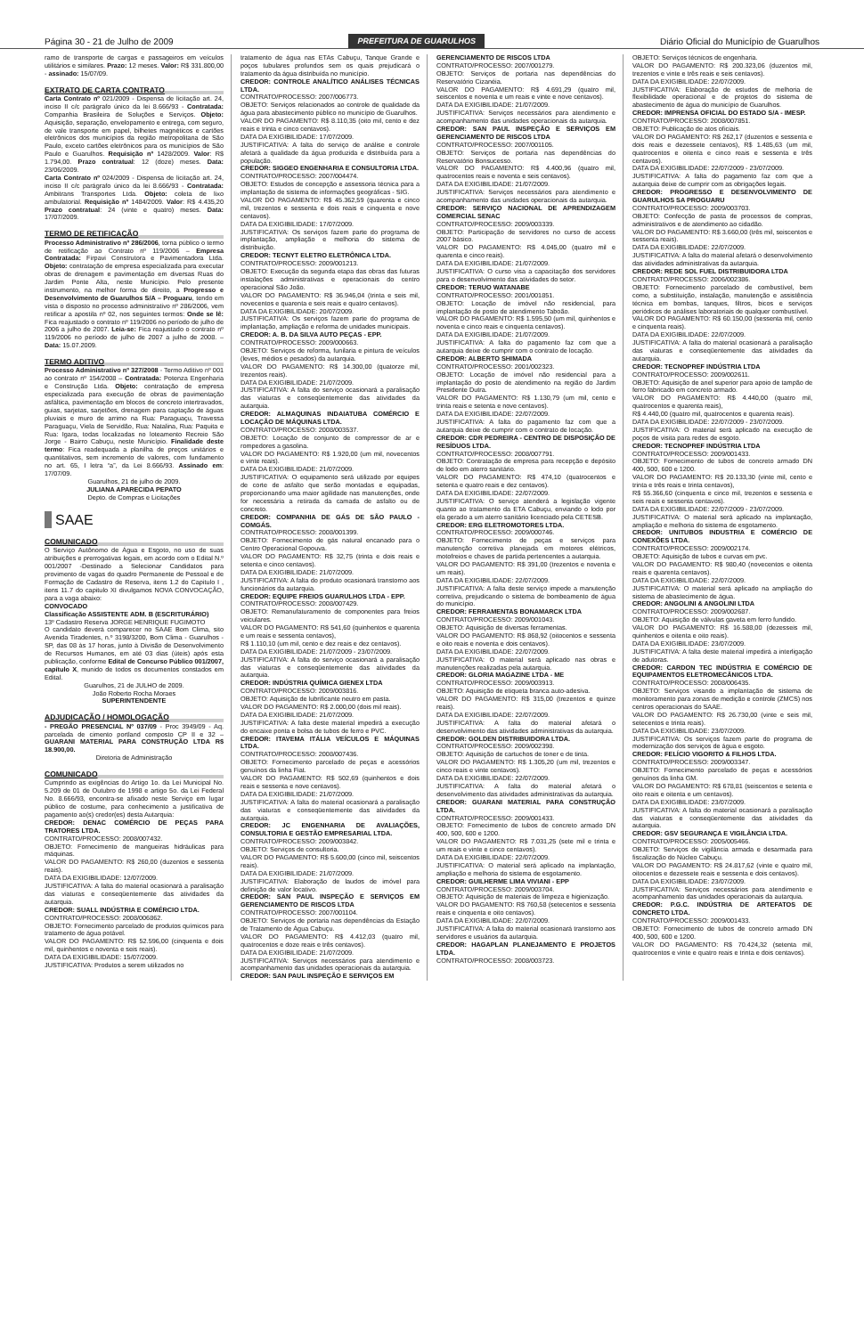Página 30 - 21 de Julho de 2009 PREFEITURA DE GUARULHOS Diário Oficial do Município de Guarulhos
ramo de transporte de cargas e passageiros em veículos utilitários e similares. Prazo: 12 meses. Valor: R$ 331.800,00 - assinado: 15/07/09.
EXTRATO DE CARTA CONTRATO
Carta Contrato nº 021/2009 - Dispensa de licitação art. 24, inciso II c/c parágrafo único da lei 8.666/93 - Contratada: Companhia Brasileira de Soluções e Serviços. Objeto: Aquisição, separação, envelopamento e entrega, com seguro, de vale transporte em papel, bilhetes magnéticos e cartões eletrônicos dos municípios da região metropolitana de São Paulo, exceto cartões eletrônicos para os municípios de São Paulo e Guarulhos. Requisição nº 1428/2009. Valor: R$ 1.794,00. Prazo contratual: 12 (doze) meses. Data: 23/06/2009.
Carta Contrato nº 024/2009 - Dispensa de licitação art. 24, inciso II c/c parágrafo único da lei 8.666/93 - Contratada: Ambitrans Transportes Ltda. Objeto: coleta de lixo ambulatorial. Requisição nº 1484/2009. Valor: R$ 4.435,20 Prazo contratual: 24 (vinte e quatro) meses. Data: 17/07/2009.
TERMO DE RETIFICAÇÃO
Processo Administrativo nº 286/2006, torna público o termo de retificação ao Contrato nº 119/2006 – Empresa Contratada: Firpavi Construtora e Pavimentadora Ltda. Objeto: contratação de empresa especializada para executar obras de drenagem e pavimentação em diversas Ruas do Jardim Ponte Alta, neste Município. Pelo presente instrumento, na melhor forma de direito, a Progresso e Desenvolvimento de Guarulhos S/A – Proguaru, tendo em vista o disposto no processo administrativo nº 286/2006, vem retificar a apostila nº 02, nos seguintes termos: Onde se lê: Fica reajustado o contrato nº 119/2006 no período de julho de 2006 a julho de 2007. Leia-se: Fica reajustado o contrato nº 119/2006 no período de julho de 2007 a julho de 2008. – Data: 15.07.2009.
TERMO ADITIVO
Processo Administrativo nº 327/2008 - Termo Aditivo nº 001 ao contrato nº 154/2008 – Contratada: Potenza Engenharia e Construção Ltda. Objeto: contratação de empresa especializada para execução de obras de pavimentação asfáltica, pavimentação em blocos de concreto intertravados, guias, sarjetas, sarjetões, drenagem para captação de águas pluviais e muro de arrimo na Rua: Paraguaçu, Travessa Paraguaçu, Viela de Servidão, Rua: Natalina, Rua: Paquita e Rua: Igara, todas localizadas no loteamento Recreio São Jorge - Bairro Cabuçu, neste Município. Finalidade deste termo: Fica readequada a planilha de preços unitários e quantitativos, sem incremento de valores, com fundamento no art. 65, I letra “a”, da Lei 8.666/93. Assinado em: 17/07/09.
Guarulhos, 21 de julho de 2009.
JULIANA APARECIDA PEPATO
Depto. de Compras e Licitações
SAAE
COMUNICADO
O Serviço Autônomo de Água e Esgoto, no uso de suas atribuições e prerrogativas legais, em acordo com o Edital N.º 001/2007 -Destinado a Selecionar Candidatos para provimento de vagas do quadro Permanente de Pessoal e de Formação de Cadastro de Reserva, itens 1.2 do Capitulo I , itens 11.7 do capitulo XI divulgamos NOVA CONVOCAÇÃO, para a vaga abaixo:
CONVOCADO
Classificação ASSISTENTE ADM. B (ESCRITURÁRIO)
13º Cadastro Reserva JORGE HENRIQUE FUGIMOTO
O candidato deverá comparecer no SAAE Bom Clima, sito Avenida Tiradentes, n.º 3198/3200, Bom Clima - Guarulhos - SP, das 08 às 17 horas, junto à Divisão de Desenvolvimento de Recursos Humanos, em até 03 dias (úteis) após esta publicação, conforme Edital de Concurso Público 001/2007, capítulo X, munido de todos os documentos constados em Edital.
Guarulhos, 21 de JULHO de 2009.
João Roberto Rocha Moraes
SUPERINTENDENTE
ADJUDICAÇÃO / HOMOLOGAÇÃO
- PREGÃO PRESENCIAL Nº 037/09 - Proc 3949/09 - Aq. parcelada de cimento portland composto CP II e 32 – GUARANI MATERIAL PARA CONSTRUÇÃO LTDA R$ 18.900,00.
Diretoria de Administração
COMUNICADO
Cumprindo as exigências do Artigo 1o. da Lei Municipal No. 5.209 de 01 de Outubro de 1998 e artigo 5o. da Lei Federal No. 8.666/93, encontra-se afixado neste Serviço em lugar público de costume, para conhecimento a justificativa de pagamento ao(s) credor(es) desta Autarquia:
CREDOR: DENAC COMÉRCIO DE PEÇAS PARA TRATORES LTDA.
CONTRATO/PROCESSO: 2008/007432.
OBJETO: Fornecimento de mangueiras hidráulicas para máquinas.
VALOR DO PAGAMENTO: R$ 260,00 (duzentos e sessenta reais).
DATA DA EXIGIBILIDADE: 12/07/2009.
JUSTIFICATIVA: A falta do material ocasionará a paralisação das viaturas e conseqüentemente das atividades da autarquia.
CREDOR: SUALL INDÚSTRIA E COMÉRCIO LTDA.
CONTRATO/PROCESSO: 2008/006862.
OBJETO: Fornecimento parcelado de produtos químicos para tratamento de água potável.
VALOR DO PAGAMENTO: R$ 52.596,00 (cinquenta e dois mil, quinhentos e noventa e seis reais).
DATA DA EXIGIBILIDADE: 15/07/2009.
JUSTIFICATIVA: Produtos a serem utilizados no
tratamento de água nas ETAs Cabuçu, Tanque Grande e poços tubulares profundos sem os quais prejudicará o tratamento da água distribuída no município.
CREDOR: CONTROLE ANALÍTICO ANÁLISES TÉCNICAS LTDA.
CONTRATO/PROCESSO: 2007/006773.
OBJETO: Serviços relacionados ao controle de qualidade da água para abastecimento público no município de Guarulhos.
VALOR DO PAGAMENTO: R$ 8.110,35 (oito mil, cento e dez reais e trinta e cinco centavos).
DATA DA EXIGIBILIDADE: 17/07/2009.
JUSTIFICATIVA: A falta do serviço de análise e controle afetará a qualidade da água produzida e distribuída para a população.
CREDOR: SIGGEO ENGENHARIA E CONSULTORIA LTDA.
CONTRATO/PROCESSO: 2007/004474.
OBJETO: Estudos de concepção e assessoria técnica para a implantação de sistema de informações geográficas - SIG.
VALOR DO PAGAMENTO: R$ 45.362,59 (quarenta e cinco mil, trezentos e sessenta e dois reais e cinquenta e nove centavos).
DATA DA EXIGIBILIDADE: 17/07/2009.
JUSTIFICATIVA: Os serviços fazem parte do programa de implantação, ampliação e melhoria do sistema de distribuição.
CREDOR: TECNYT ELETRO ELETRÔNICA LTDA.
CONTRATO/PROCESSO: 2009/001213.
OBJETO: Execução da segunda etapa das obras das futuras instalações administrativas e operacionais do centro operacional São João.
VALOR DO PAGAMENTO: R$ 36.946,04 (trinta e seis mil, novecentos e quarenta e seis reais e quatro centavos).
DATA DA EXIGIBILIDADE: 20/07/2009.
JUSTIFICATIVA: Os serviços fazem parte do programa de implantação, ampliação e reforma de unidades municipais.
CREDOR: A. B. DA SILVA AUTO PEÇAS - EPP.
CONTRATO/PROCESSO: 2009/000663.
OBJETO: Serviços de reforma, funilaria e pintura de veículos (leves, médios e pesados) da autarquia.
VALOR DO PAGAMENTO: R$ 14.300,00 (quatorze mil, trezentos reais).
DATA DA EXIGIBILIDADE: 21/07/2009.
JUSTIFICATIVA: A falta do serviço ocasionará a paralisação das viaturas e conseqüentemente das atividades da autarquia.
CREDOR: ALMAQUINAS INDAIATUBA COMÉRCIO E LOCAÇÃO DE MÁQUINAS LTDA.
CONTRATO/PROCESSO: 2008/003537.
OBJETO: Locação de conjunto de compressor de ar e rompedores a gasolina.
VALOR DO PAGAMENTO: R$ 1.920,00 (um mil, novecentos e vinte reais).
DATA DA EXIGIBILIDADE: 21/07/2009.
JUSTIFICATIVA: O equipamento será utilizado por equipes de corte de asfalto que serão montadas e equipadas, proporcionando uma maior agilidade nas manutenções, onde for necessária a retirada da camada de asfalto ou de concreto.
CREDOR: COMPANHIA DE GÁS DE SÃO PAULO - COMGÁS.
CONTRATO/PROCESSO: 2008/001399.
OBJETO: Fornecimento de gás natural encanado para o Centro Operacional Gopouva.
VALOR DO PAGAMENTO: R$ 32,75 (trinta e dois reais e setenta e cinco centavos).
DATA DA EXIGIBILIDADE: 21/07/2009.
JUSTIFICATIVA: A falta do produto ocasionará transtorno aos funcionários da autarquia.
CREDOR: EQUIPE FREIOS GUARULHOS LTDA - EPP.
CONTRATO/PROCESSO: 2008/007429.
OBJETO: Remanufaturamento de componentes para freios veiculares.
VALOR DO PAGAMENTO: R$ 541,60 (quinhentos e quarenta e um reais e sessenta centavos),
R$ 1.110,10 (um mil, cento e dez reais e dez centavos).
DATA DA EXIGIBILIDADE: 21/07/2009 - 23/07/2009.
JUSTIFICATIVA: A falta do serviço ocasionará a paralisação das viaturas e conseqüentemente das atividades da autarquia.
CREDOR: INDÚSTRIA QUÍMICA GIENEX LTDA
CONTRATO/PROCESSO: 2009/003816.
OBJETO: Aquisição de lubrificante neutro em pasta.
VALOR DO PAGAMENTO: R$ 2.000,00 (dois mil reais).
DATA DA EXIGIBILIDADE: 21/07/2009.
JUSTIFICATIVA: A falta deste material impedirá a execução do encaixe ponta e bolsa de tubos de ferro e PVC.
CREDOR: ITAVEMA ITÁLIA VEÍCULOS E MÁQUINAS LTDA.
CONTRATO/PROCESSO: 2008/007436.
OBJETO: Fornecimento parcelado de peças e acessórios genuínos da linha Fiat.
VALOR DO PAGAMENTO: R$ 502,69 (quinhentos e dois reais e sessenta e nove centavos).
DATA DA EXIGIBILIDADE: 21/07/2009.
JUSTIFICATIVA: A falta do material ocasionará a paralisação das viaturas e conseqüentemente das atividades da autarquia.
CREDOR: JC ENGENHARIA DE AVALIAÇÕES, CONSULTORIA E GESTÃO EMPRESARIAL LTDA.
CONTRATO/PROCESSO: 2009/003842.
OBJETO: Serviços de consultoria.
VALOR DO PAGAMENTO: R$ 5.600,00 (cinco mil, seiscentos reais).
DATA DA EXIGIBILIDADE: 21/07/2009.
JUSTIFICATIVA: Elaboração de laudos de imóvel para definição de valor locativo.
CREDOR: SAN PAUL INSPEÇÃO E SERVIÇOS EM GERENCIAMENTO DE RISCOS LTDA
CONTRATO/PROCESSO: 2007/001104.
OBJETO: Serviços de portaria nas dependências da Estação de Tratamento de Água Cabuçu.
VALOR DO PAGAMENTO: R$ 4.412,03 (quatro mil, quatrocentos e doze reais e três centavos).
DATA DA EXIGIBILIDADE: 21/07/2009.
JUSTIFICATIVA: Serviços necessários para atendimento e acompanhamento das unidades operacionais da autarquia.
CREDOR: SAN PAUL INSPEÇÃO E SERVIÇOS EM
GERENCIAMENTO DE RISCOS LTDA
CONTRATO/PROCESSO: 2007/001279.
OBJETO: Serviços de portaria nas dependências do Reservatório Cizanéia.
VALOR DO PAGAMENTO: R$ 4.691,29 (quatro mil, seiscentos e noventa e um reais e vinte e nove centavos).
DATA DA EXIGIBILIDADE: 21/07/2009.
JUSTIFICATIVA: Serviços necessários para atendimento e acompanhamento das unidades operacionais da autarquia.
CREDOR: SAN PAUL INSPEÇÃO E SERVIÇOS EM GERENCIAMENTO DE RISCOS LTDA
CONTRATO/PROCESSO: 2007/001105.
OBJETO: Serviços de portaria nas dependências do Reservatório Bonsucesso.
VALOR DO PAGAMENTO: R$ 4.400,96 (quatro mil, quatrocentos reais e noventa e seis centavos).
DATA DA EXIGIBILIDADE: 21/07/2009.
JUSTIFICATIVA: Serviços necessários para atendimento e acompanhamento das unidades operacionais da autarquia.
CREDOR: SERVIÇO NACIONAL DE APRENDIZAGEM COMERCIAL SENAC
CONTRATO/PROCESSO: 2009/003339.
OBJETO: Participação de servidores no curso de access 2007 básico.
VALOR DO PAGAMENTO: R$ 4.045,00 (quatro mil e quarenta e cinco reais).
DATA DA EXIGIBILIDADE: 21/07/2009.
JUSTIFICATIVA: O curso visa a capacitação dos servidores para o desenvolvimento das atividades do setor.
CREDOR: TERUO WATANABE
CONTRATO/PROCESSO: 2001/001851.
OBJETO: Locação de imóvel não residencial, para implantação de posto de atendimento Taboão.
VALOR DO PAGAMENTO: R$ 1.595,50 (um mil, quinhentos e noventa e cinco reais e cinquenta centavos).
DATA DA EXIGIBILIDADE: 21/07/2009.
JUSTIFICATIVA: A falta do pagamento faz com que a autarquia deixe de cumprir com o contrato de locação.
CREDOR: ALBERTO SHIMADA
CONTRATO/PROCESSO: 2001/002323.
OBJETO: Locação de imóvel não residencial para a implantação do posto de atendimento na região do Jardim Presidente Dutra.
VALOR DO PAGAMENTO: R$ 1.130,79 (um mil, cento e trinta reais e setenta e nove centavos).
DATA DA EXIGIBILIDADE: 22/07/2009.
JUSTIFICATIVA: A falta do pagamento faz com que a autarquia deixe de cumprir com o contrato de locação.
CREDOR: CDR PEDREIRA - CENTRO DE DISPOSIÇÃO DE RESÍDUOS LTDA.
CONTRATO/PROCESSO: 2008/007791.
OBJETO: Contratação de empresa para recepção e depósito de lodo em aterro sanitário.
VALOR DO PAGAMENTO: R$ 474,10 (quatrocentos e setenta e quatro reais e dez centavos).
DATA DA EXIGIBILIDADE: 22/07/2009.
JUSTIFICATIVA: O serviço atenderá a legislação vigente quanto ao tratamento da ETA Cabuçu, enviando o lodo por ela gerado a um aterro sanitário licenciado pela CETESB.
CREDOR: ERG ELETROMOTORES LTDA.
CONTRATO/PROCESSO: 2009/000746.
OBJETO: Fornecimento de peças e serviços para manutenção corretiva planejada em motores elétricos, motofreios e chaves de partida pertencentes a autarquia.
VALOR DO PAGAMENTO: R$ 391,00 (trezentos e noventa e um reais).
DATA DA EXIGIBILIDADE: 22/07/2009.
JUSTIFICATIVA: A falta deste serviço impede a manutenção corretiva, prejudicando o sistema de bombeamento de água do município.
CREDOR: FERRAMENTAS BONAMARCK LTDA
CONTRATO/PROCESSO: 2009/001043.
OBJETO: Aquisição de diversas ferramentas.
VALOR DO PAGAMENTO: R$ 868,92 (oitocentos e sessenta e oito reais e noventa e dois centavos).
DATA DA EXIGIBILIDADE: 22/07/2009.
JUSTIFICATIVA: O material será aplicado nas obras e manutenções realizadas pela autarquia.
CREDOR: GLORIA MAGAZINE LTDA - ME
CONTRATO/PROCESSO: 2009/003913.
OBJETO: Aquisição de etiqueta branca auto-adesiva.
VALOR DO PAGAMENTO: R$ 315,00 (trezentos e quinze reais).
DATA DA EXIGIBILIDADE: 22/07/2009.
JUSTIFICATIVA: A falta do material afetará o desenvolvimento das atividades administrativas da autarquia.
CREDOR: GOLDEN DISTRIBUIDORA LTDA.
CONTRATO/PROCESSO: 2009/002398.
OBJETO: Aquisição de cartuchos de toner e de tinta.
VALOR DO PAGAMENTO: R$ 1.305,20 (um mil, trezentos e cinco reais e vinte centavos).
DATA DA EXIGIBILIDADE: 22/07/2009.
JUSTIFICATIVA: A falta do material afetará o desenvolvimento das atividades administrativas da autarquia.
CREDOR: GUARANI MATERIAL PARA CONSTRUÇÃO LTDA.
CONTRATO/PROCESSO: 2009/001433.
OBJETO: Fornecimento de tubos de concreto armado DN 400, 500, 600 e 1200.
VALOR DO PAGAMENTO: R$ 7.031,25 (sete mil e trinta e um reais e vinte e cinco centavos).
DATA DA EXIGIBILIDADE: 22/07/2009.
JUSTIFICATIVA: O material será aplicado na implantação, ampliação e melhoria do sistema de esgotamento.
CREDOR: GUILHERME LIMA VIVIANI - EPP
CONTRATO/PROCESSO: 2009/003704.
OBJETO: Aquisição de materiais de limpeza e higienização.
VALOR DO PAGAMENTO: R$ 760,58 (setecentos e sessenta reais e cinquenta e oito centavos).
DATA DA EXIGIBILIDADE: 22/07/2009.
JUSTIFICATIVA: A falta do material ocasionará transtorno aos servidores e usuários da autarquia.
CREDOR: HAGAPLAN PLANEJAMENTO E PROJETOS LTDA.
CONTRATO/PROCESSO: 2008/003723.
OBJETO: Serviços técnicos de engenharia.
VALOR DO PAGAMENTO: R$ 200.323,06 (duzentos mil, trezentos e vinte e três reais e seis centavos).
DATA DA EXIGIBILIDADE: 22/07/2009.
JUSTIFICATIVA: Elaboração de estudos de melhoria de flexibilidade operacional e de projetos do sistema de abastecimento de água do município de Guarulhos.
CREDOR: IMPRENSA OFICIAL DO ESTADO S/A - IMESP.
CONTRATO/PROCESSO: 2008/007851.
OBJETO: Publicação de atos oficiais.
VALOR DO PAGAMENTO: R$ 262,17 (duzentos e sessenta e dois reais e dezessete centavos), R$ 1.485,63 (um mil, quatrocentos e oitenta e cinco reais e sessenta e três centavos).
DATA DA EXIGIBILIDADE: 22/07/2009 - 23/07/2009.
JUSTIFICATIVA: A falta do pagamento faz com que a autarquia deixe de cumprir com as obrigações legais.
CREDOR: PROGRESSO E DESENVOLVIMENTO DE GUARULHOS SA PROGUARU
CONTRATO/PROCESSO: 2009/003703.
OBJETO: Confecção de pasta de processos de compras, administrativos e de atendimento ao cidadão.
VALOR DO PAGAMENTO: R$ 3.660,00 (três mil, seiscentos e sessenta reais).
DATA DA EXIGIBILIDADE: 22/07/2009.
JUSTIFICATIVA: A falta do material afetará o desenvolvimento das atividades administrativas da autarquia.
CREDOR: REDE SOL FUEL DISTRIBUIDORA LTDA
CONTRATO/PROCESSO: 2006/002386.
OBJETO: Fornecimento parcelado de combustível, bem como, a substituição, instalação, manutenção e assistência técnica em bombas, tanques, filtros, bicos e serviços periódicos de análises laboratoriais de qualquer combustível.
VALOR DO PAGAMENTO: R$ 60.150,00 (sessenta mil, cento e cinquenta reais).
DATA DA EXIGIBILIDADE: 22/07/2009.
JUSTIFICATIVA: A falta do material ocasionará a paralisação das viaturas e conseqüentemente das atividades da autarquia.
CREDOR: TECNOPREF INDÚSTRIA LTDA
CONTRATO/PROCESSO: 2009/002611.
OBJETO: Aquisição de anel superior para apoio de tampão de ferro fabricado em concreto armado.
VALOR DO PAGAMENTO: R$ 4.440,00 (quatro mil, quatrocentos e quarenta reais),
R$ 4.440,00 (quatro mil, quatrocentos e quarenta reais).
DATA DA EXIGIBILIDADE: 22/07/2009 - 23/07/2009.
JUSTIFICATIVA: O material será aplicado na execução de poços de visita para redes de esgoto.
CREDOR: TECNOPREF INDÚSTRIA LTDA
CONTRATO/PROCESSO: 2009/001433.
OBJETO: Fornecimento de tubos de concreto armado DN 400, 500, 600 e 1200.
VALOR DO PAGAMENTO: R$ 20.133,30 (vinte mil, cento e trinta e três reais e trinta centavos),
R$ 55.366,60 (cinquenta e cinco mil, trezentos e sessenta e seis reais e sessenta centavos).
DATA DA EXIGIBILIDADE: 22/07/2009 - 23/07/2009.
JUSTIFICATIVA: O material será aplicado na implantação, ampliação e melhoria do sistema de esgotamento.
CREDOR: UNITUBOS INDUSTRIA E COMÉRCIO DE CONEXÕES LTDA.
CONTRATO/PROCESSO: 2009/002174.
OBJETO: Aquisição de tubos e curvas em pvc.
VALOR DO PAGAMENTO: R$ 980,40 (novecentos e oitenta reais e quarenta centavos).
DATA DA EXIGIBILIDADE: 22/07/2009.
JUSTIFICATIVA: O material será aplicado na ampliação do sistema de abastecimento de água.
CREDOR: ANGOLINI & ANGOLINI LTDA
CONTRATO/PROCESSO: 2009/002687.
OBJETO: Aquisição de válvulas gaveta em ferro fundido.
VALOR DO PAGAMENTO: R$ 16.588,00 (dezesseis mil, quinhentos e oitenta e oito reais).
DATA DA EXIGIBILIDADE: 23/07/2009.
JUSTIFICATIVA: A falta deste material impedirá a interligação de adutoras.
CREDOR: CARDON TEC INDÚSTRIA E COMÉRCIO DE EQUIPAMENTOS ELETROMECÂNICOS LTDA.
CONTRATO/PROCESSO: 2008/006435.
OBJETO: Serviços visando a implantação de sistema de monitoramento para zonas de medição e controle (ZMCS) nos centros operacionais do SAAE.
VALOR DO PAGAMENTO: R$ 26.730,00 (vinte e seis mil, setecentos e trinta reais).
DATA DA EXIGIBILIDADE: 23/07/2009.
JUSTIFICATIVA: Os serviços fazem parte do programa de modernização dos serviços de água e esgoto.
CREDOR: FELÍCIO VIGORITO & FILHOS LTDA.
CONTRATO/PROCESSO: 2009/003347.
OBJETO: Fornecimento parcelado de peças e acessórios genuínos da linha GM.
VALOR DO PAGAMENTO: R$ 678,81 (seiscentos e setenta e oito reais e oitenta e um centavos).
DATA DA EXIGIBILIDADE: 23/07/2009.
JUSTIFICATIVA: A falta do material ocasionará a paralisação das viaturas e conseqüentemente das atividades da autarquia.
CREDOR: GSV SEGURANÇA E VIGILÂNCIA LTDA.
CONTRATO/PROCESSO: 2005/005466.
OBJETO: Serviços de vigilância armada e desarmada para fiscalização do Núcleo Cabuçu.
VALOR DO PAGAMENTO: R$ 24.817,62 (vinte e quatro mil, oitocentos e dezessete reais e sessenta e dois centavos).
DATA DA EXIGIBILIDADE: 23/07/2009.
JUSTIFICATIVA: Serviços necessários para atendimento e acompanhamento das unidades operacionais da autarquia.
CREDOR: P.G.C. INDÚSTRIA DE ARTEFATOS DE CONCRETO LTDA.
CONTRATO/PROCESSO: 2009/001433.
OBJETO: Fornecimento de tubos de concreto armado DN 400, 500, 600 e 1200.
VALOR DO PAGAMENTO: R$ 70.424,32 (setenta mil, quatrocentos e vinte e quatro reais e trinta e dois centavos).